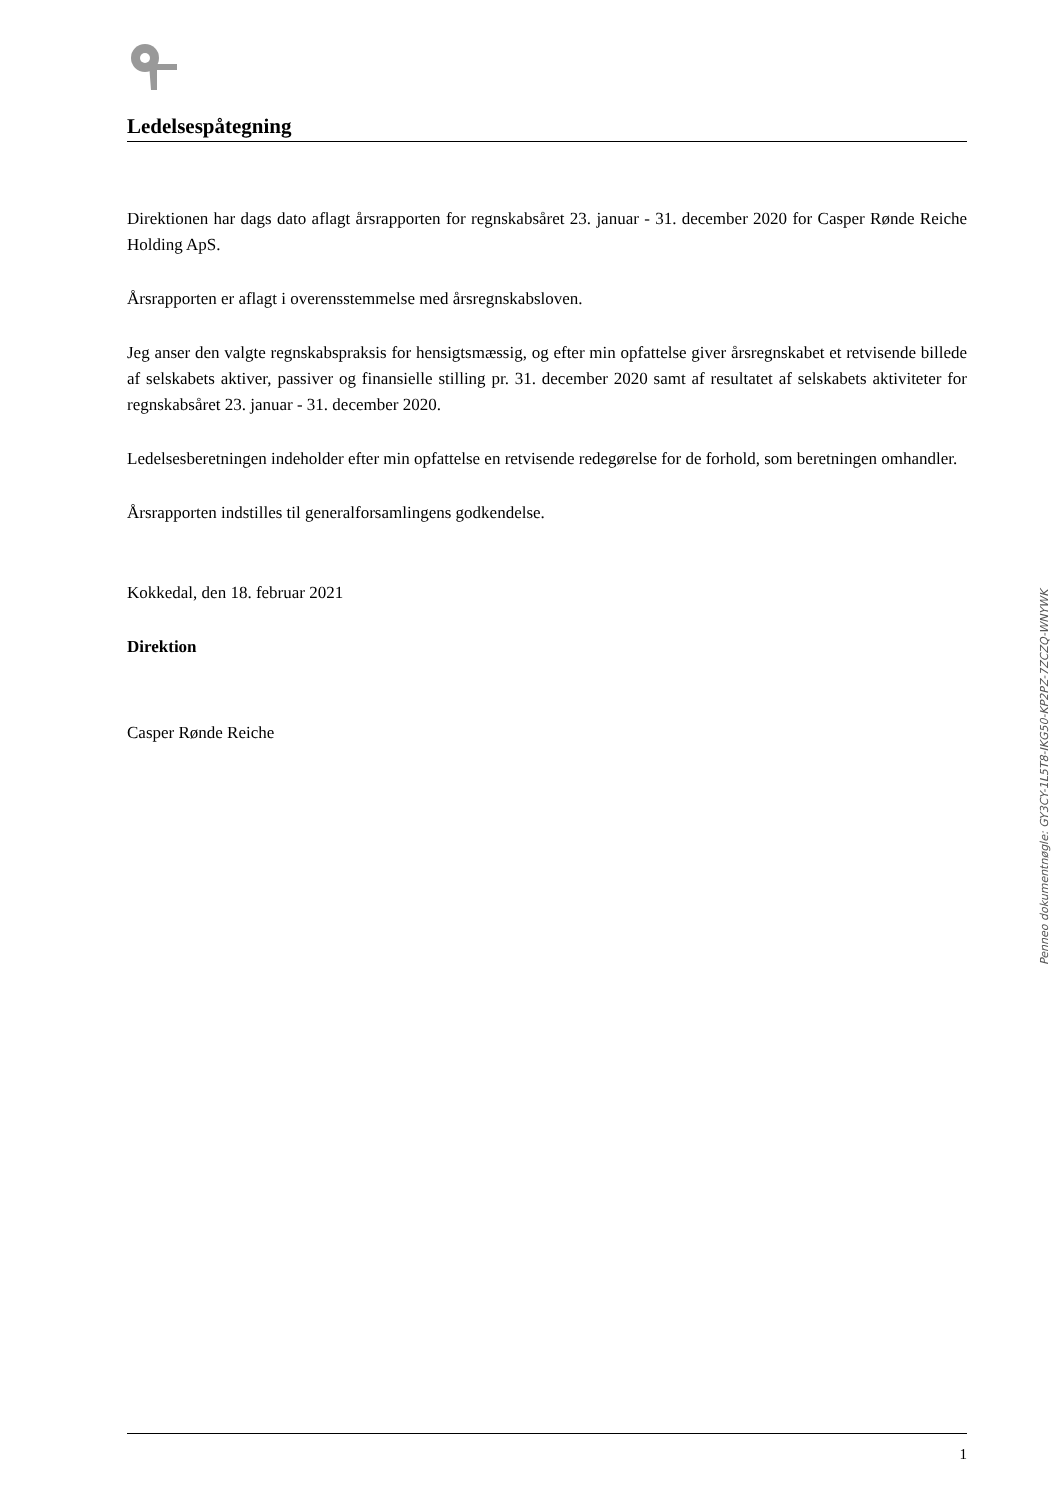Ledelsespåtegning
Direktionen har dags dato aflagt årsrapporten for regnskabsåret 23. januar - 31. december 2020 for Casper Rønde Reiche Holding ApS.
Årsrapporten er aflagt i overensstemmelse med årsregnskabsloven.
Jeg anser den valgte regnskabspraksis for hensigtsmæssig, og efter min opfattelse giver årsregnskabet et retvisende billede af selskabets aktiver, passiver og finansielle stilling pr. 31. december 2020 samt af resultatet af selskabets aktiviteter for regnskabsåret 23. januar - 31. december 2020.
Ledelsesberetningen indeholder efter min opfattelse en retvisende redegørelse for de forhold, som beretningen omhandler.
Årsrapporten indstilles til generalforsamlingens godkendelse.
Kokkedal, den 18. februar 2021
Direktion
Casper Rønde Reiche
Penneo dokumentnøgle: GY3CY-1L5T8-IKG50-KP2PZ-7ZCZQ-WNYWK
1